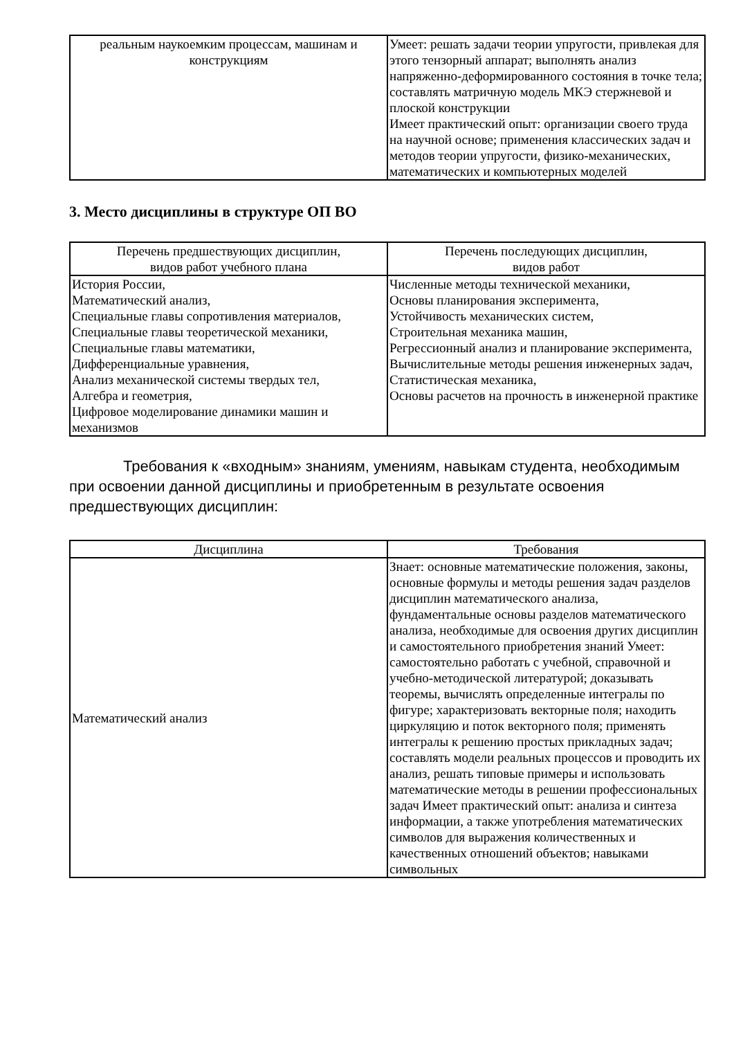| реальным наукоемким процессам, машинам и конструкциям | Умеет: решать задачи теории упругости, привлекая для этого тензорный аппарат; выполнять анализ напряженно-деформированного состояния в точке тела; составлять матричную модель МКЭ стержневой и плоской конструкции Имеет практический опыт: организации своего труда на научной основе; применения классических задач и методов теории упругости, физико-механических, математических и компьютерных моделей |
3. Место дисциплины в структуре ОП ВО
| Перечень предшествующих дисциплин, видов работ учебного плана | Перечень последующих дисциплин, видов работ |
| --- | --- |
| История России, Математический анализ, Специальные главы сопротивления материалов, Специальные главы теоретической механики, Специальные главы математики, Дифференциальные уравнения, Анализ механической системы твердых тел, Алгебра и геометрия, Цифровое моделирование динамики машин и механизмов | Численные методы технической механики, Основы планирования эксперимента, Устойчивость механических систем, Строительная механика машин, Регрессионный анализ и планирование эксперимента, Вычислительные методы решения инженерных задач, Статистическая механика, Основы расчетов на прочность в инженерной практике |
Требования к «входным» знаниям, умениям, навыкам студента, необходимым при освоении данной дисциплины и приобретенным в результате освоения предшествующих дисциплин:
| Дисциплина | Требования |
| --- | --- |
| Математический анализ | Знает: основные математические положения, законы, основные формулы и методы решения задач разделов дисциплин математического анализа, фундаментальные основы разделов математического анализа, необходимые для освоения других дисциплин и самостоятельного приобретения знаний Умеет: самостоятельно работать с учебной, справочной и учебно-методической литературой; доказывать теоремы, вычислять определенные интегралы по фигуре; характеризовать векторные поля; находить циркуляцию и поток векторного поля; применять интегралы к решению простых прикладных задач; составлять модели реальных процессов и проводить их анализ, решать типовые примеры и использовать математические методы в решении профессиональных задач Имеет практический опыт: анализа и синтеза информации, а также употребления математических символов для выражения количественных и качественных отношений объектов; навыками символьных |